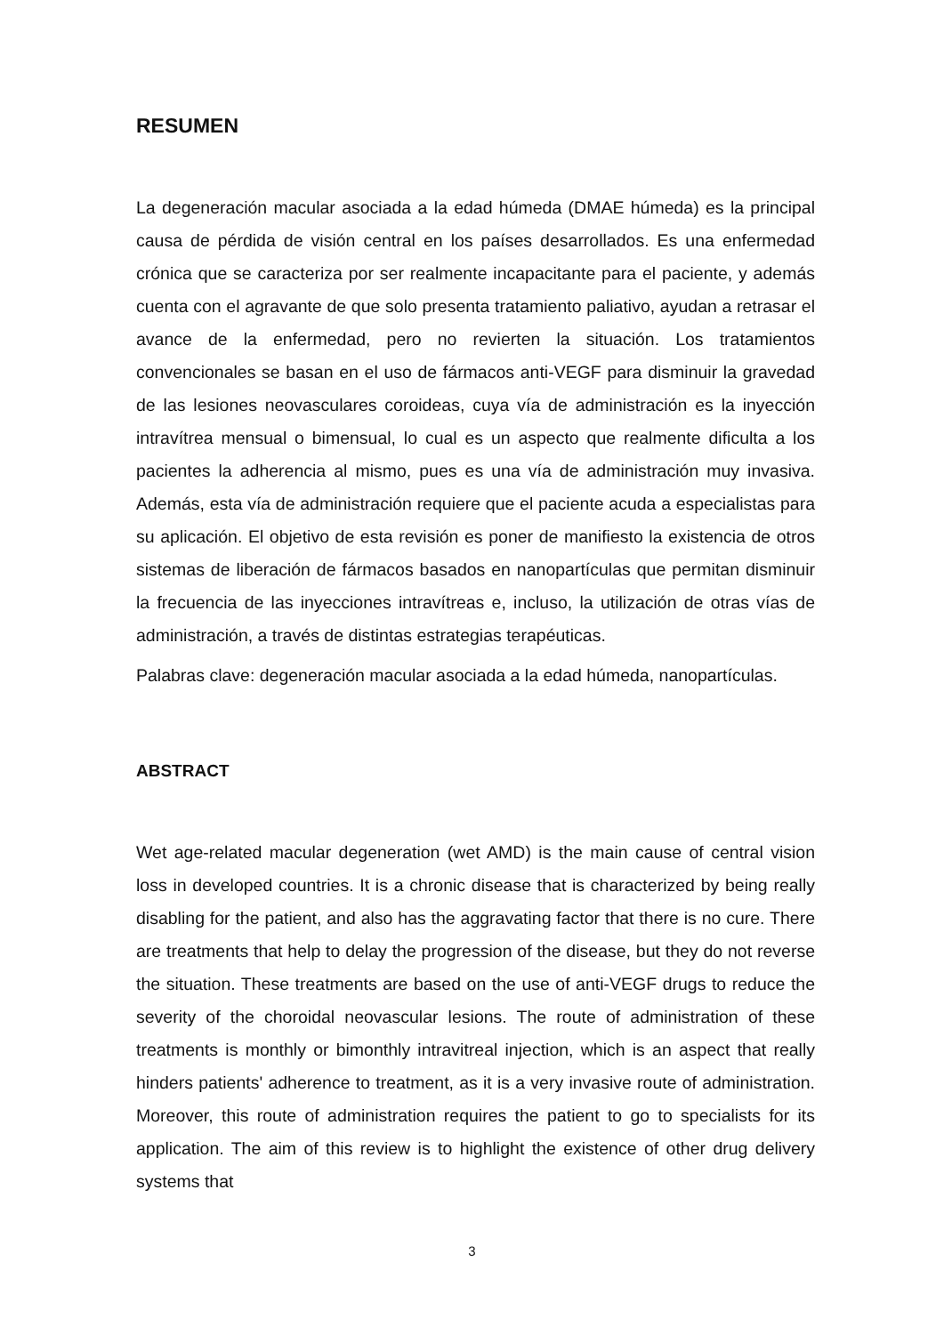RESUMEN
La degeneración macular asociada a la edad húmeda (DMAE húmeda) es la principal causa de pérdida de visión central en los países desarrollados. Es una enfermedad crónica que se caracteriza por ser realmente incapacitante para el paciente, y además cuenta con el agravante de que solo presenta tratamiento paliativo, ayudan a retrasar el avance de la enfermedad, pero no revierten la situación. Los tratamientos convencionales se basan en el uso de fármacos anti-VEGF para disminuir la gravedad de las lesiones neovasculares coroideas, cuya vía de administración es la inyección intravítrea mensual o bimensual, lo cual es un aspecto que realmente dificulta a los pacientes la adherencia al mismo, pues es una vía de administración muy invasiva. Además, esta vía de administración requiere que el paciente acuda a especialistas para su aplicación. El objetivo de esta revisión es poner de manifiesto la existencia de otros sistemas de liberación de fármacos basados en nanopartículas que permitan disminuir la frecuencia de las inyecciones intravítreas e, incluso, la utilización de otras vías de administración, a través de distintas estrategias terapéuticas.
Palabras clave: degeneración macular asociada a la edad húmeda, nanopartículas.
ABSTRACT
Wet age-related macular degeneration (wet AMD) is the main cause of central vision loss in developed countries. It is a chronic disease that is characterized by being really disabling for the patient, and also has the aggravating factor that there is no cure. There are treatments that help to delay the progression of the disease, but they do not reverse the situation. These treatments are based on the use of anti-VEGF drugs to reduce the severity of the choroidal neovascular lesions. The route of administration of these treatments is monthly or bimonthly intravitreal injection, which is an aspect that really hinders patients' adherence to treatment, as it is a very invasive route of administration. Moreover, this route of administration requires the patient to go to specialists for its application. The aim of this review is to highlight the existence of other drug delivery systems that
3